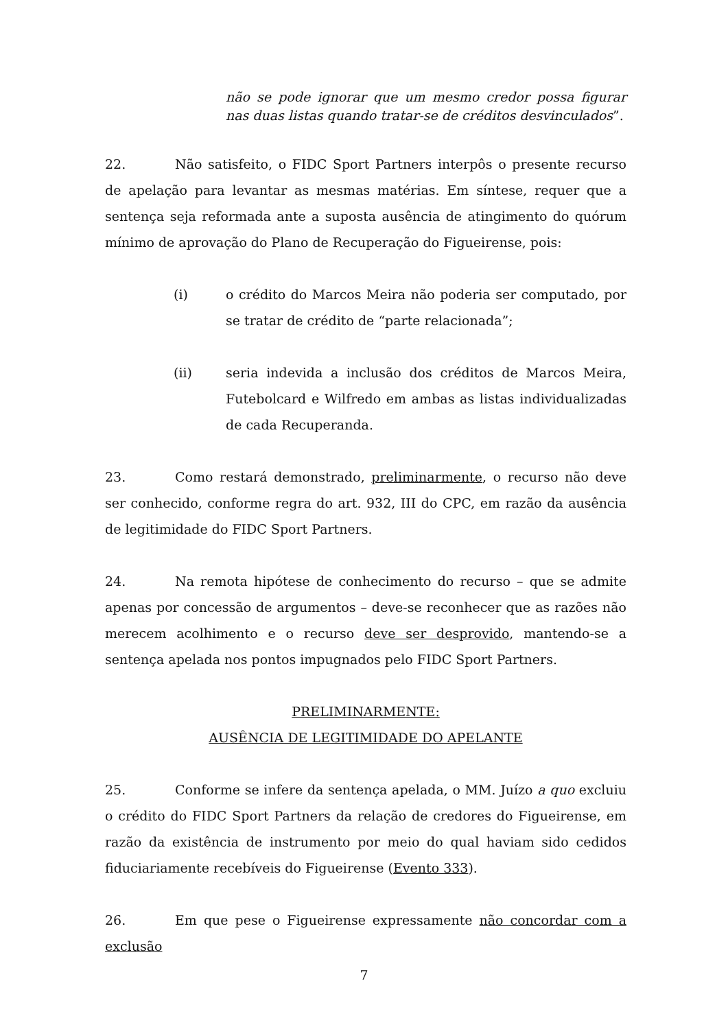não se pode ignorar que um mesmo credor possa figurar nas duas listas quando tratar-se de créditos desvinculados”.
22. Não satisfeito, o FIDC Sport Partners interpôs o presente recurso de apelação para levantar as mesmas matérias. Em síntese, requer que a sentença seja reformada ante a suposta ausência de atingimento do quórum mínimo de aprovação do Plano de Recuperação do Figueirense, pois:
(i) o crédito do Marcos Meira não poderia ser computado, por se tratar de crédito de “parte relacionada”;
(ii) seria indevida a inclusão dos créditos de Marcos Meira, Futebolcard e Wilfredo em ambas as listas individualizadas de cada Recuperanda.
23. Como restará demonstrado, preliminarmente, o recurso não deve ser conhecido, conforme regra do art. 932, III do CPC, em razão da ausência de legitimidade do FIDC Sport Partners.
24. Na remota hipótese de conhecimento do recurso – que se admite apenas por concessão de argumentos – deve-se reconhecer que as razões não merecem acolhimento e o recurso deve ser desprovido, mantendo-se a sentença apelada nos pontos impugnados pelo FIDC Sport Partners.
PRELIMINARMENTE:
AUSÊNCIA DE LEGITIMIDADE DO APELANTE
25. Conforme se infere da sentença apelada, o MM. Juízo a quo excluiu o crédito do FIDC Sport Partners da relação de credores do Figueirense, em razão da existência de instrumento por meio do qual haviam sido cedidos fiduciariamente recebíveis do Figueirense (Evento 333).
26. Em que pese o Figueirense expressamente não concordar com a exclusão
7